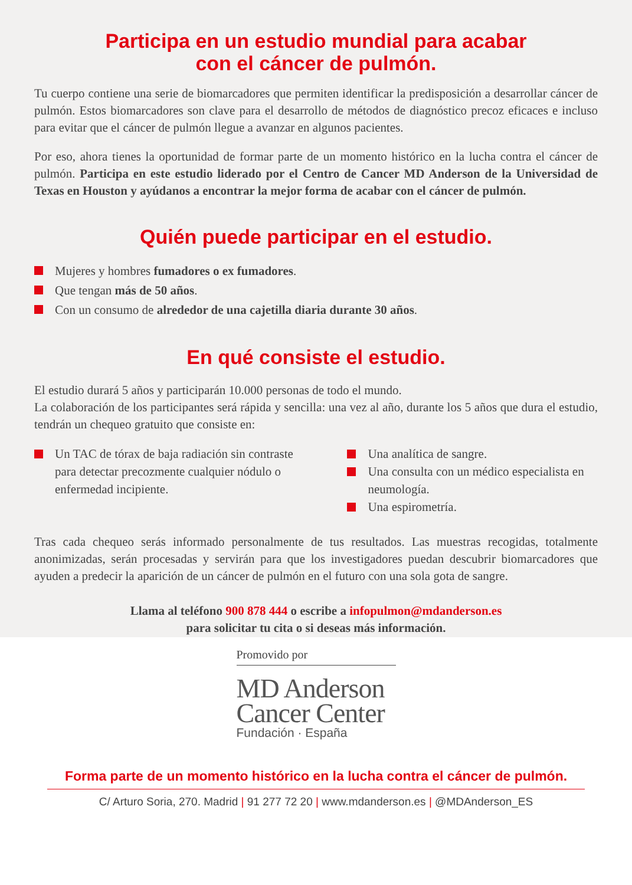Participa en un estudio mundial para acabar
con el cáncer de pulmón.
Tu cuerpo contiene una serie de biomarcadores que permiten identificar la predisposición a desarrollar cáncer de pulmón. Estos biomarcadores son clave para el desarrollo de métodos de diagnóstico precoz eficaces e incluso para evitar que el cáncer de pulmón llegue a avanzar en algunos pacientes.
Por eso, ahora tienes la oportunidad de formar parte de un momento histórico en la lucha contra el cáncer de pulmón. Participa en este estudio liderado por el Centro de Cancer MD Anderson de la Universidad de Texas en Houston y ayúdanos a encontrar la mejor forma de acabar con el cáncer de pulmón.
Quién puede participar en el estudio.
Mujeres y hombres fumadores o ex fumadores.
Que tengan más de 50 años.
Con un consumo de alrededor de una cajetilla diaria durante 30 años.
En qué consiste el estudio.
El estudio durará 5 años y participarán 10.000 personas de todo el mundo.
La colaboración de los participantes será rápida y sencilla: una vez al año, durante los 5 años que dura el estudio, tendrán un chequeo gratuito que consiste en:
Un TAC de tórax de baja radiación sin contraste para detectar precozmente cualquier nódulo o enfermedad incipiente.
Una analítica de sangre.
Una consulta con un médico especialista en neumología.
Una espirometría.
Tras cada chequeo serás informado personalmente de tus resultados. Las muestras recogidas, totalmente anonimizadas, serán procesadas y servirán para que los investigadores puedan descubrir biomarcadores que ayuden a predecir la aparición de un cáncer de pulmón en el futuro con una sola gota de sangre.
Llama al teléfono 900 878 444 o escribe a infopulmon@mdanderson.es
para solicitar tu cita o si deseas más información.
Promovido por
MD Anderson
Cancer Center
Fundación · España
Forma parte de un momento histórico en la lucha contra el cáncer de pulmón.
C/ Arturo Soria, 270. Madrid | 91 277 72 20 | www.mdanderson.es | @MDAnderson_ES